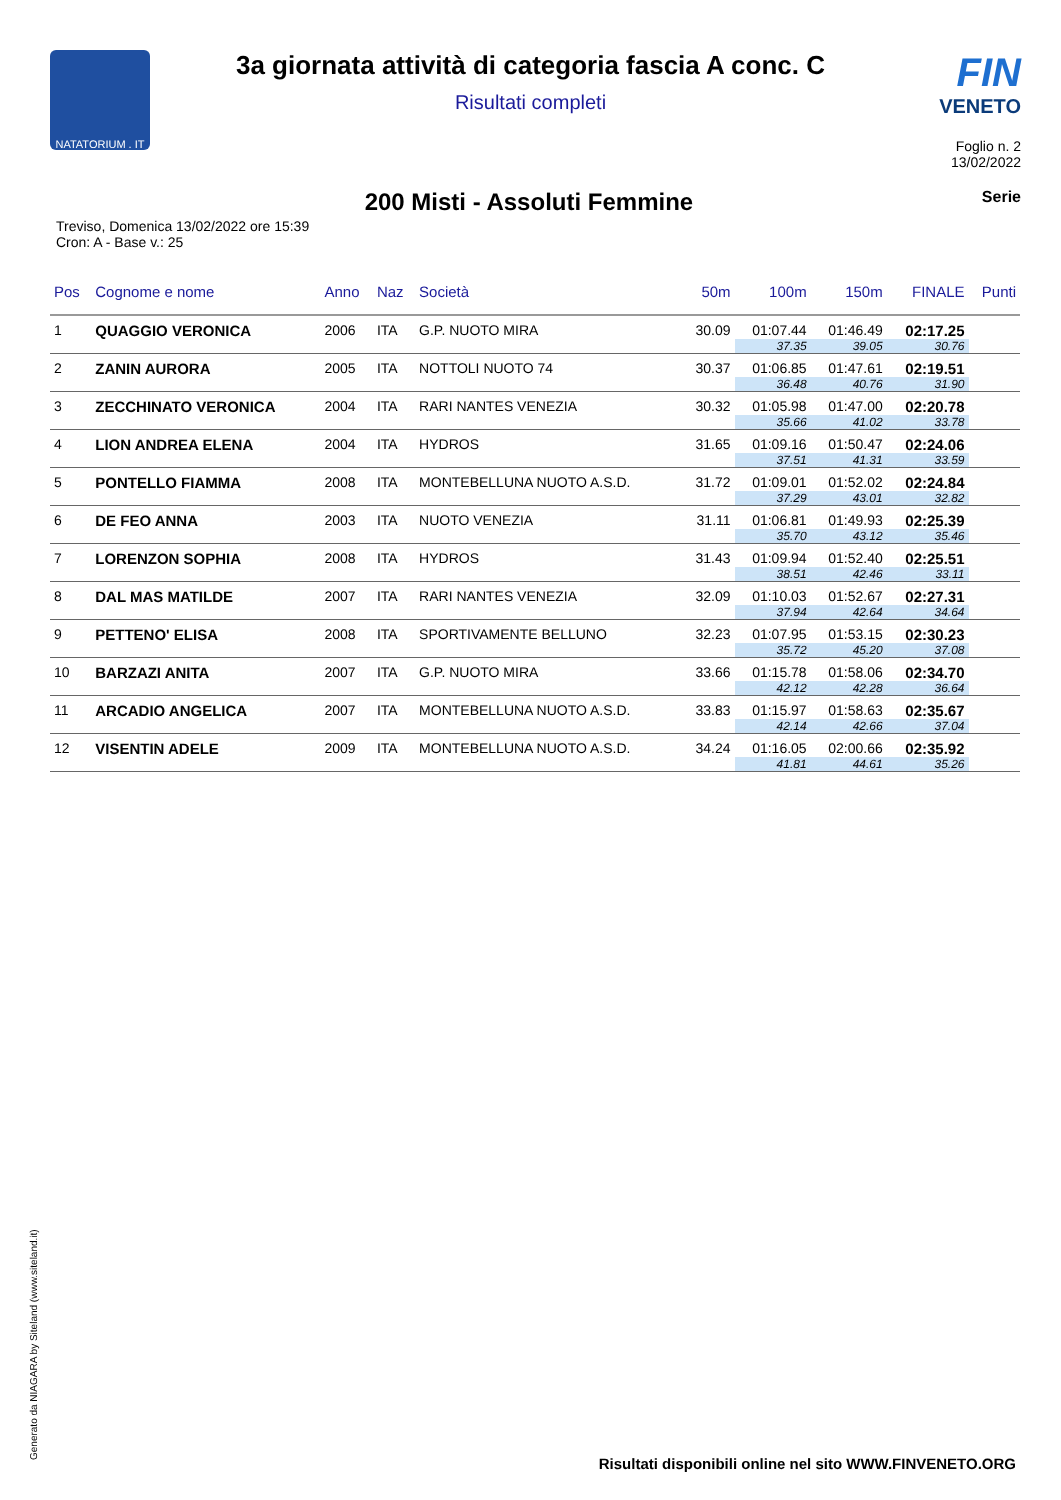NATATORIUM . IT
3a giornata attività di categoria fascia A conc. C
Risultati completi
FIN
VENETO
Foglio n. 2
13/02/2022
Treviso, Domenica 13/02/2022 ore 15:39
Cron: A - Base v.: 25
200 Misti - Assoluti Femmine
Serie
| Pos | Cognome e nome | Anno | Naz | Società | 50m | 100m | 150m | FINALE | Punti |
| --- | --- | --- | --- | --- | --- | --- | --- | --- | --- |
| 1 | QUAGGIO VERONICA | 2006 | ITA | G.P. NUOTO MIRA | 30.09 | 01:07.44 | 01:46.49 | 02:17.25 | |
| | | | | | | 37.35 | 39.05 | 30.76 | |
| 2 | ZANIN AURORA | 2005 | ITA | NOTTOLI NUOTO 74 | 30.37 | 01:06.85 | 01:47.61 | 02:19.51 | |
| | | | | | | 36.48 | 40.76 | 31.90 | |
| 3 | ZECCHINATO VERONICA | 2004 | ITA | RARI NANTES VENEZIA | 30.32 | 01:05.98 | 01:47.00 | 02:20.78 | |
| | | | | | | 35.66 | 41.02 | 33.78 | |
| 4 | LION ANDREA ELENA | 2004 | ITA | HYDROS | 31.65 | 01:09.16 | 01:50.47 | 02:24.06 | |
| | | | | | | 37.51 | 41.31 | 33.59 | |
| 5 | PONTELLO FIAMMA | 2008 | ITA | MONTEBELLUNA NUOTO A.S.D. | 31.72 | 01:09.01 | 01:52.02 | 02:24.84 | |
| | | | | | | 37.29 | 43.01 | 32.82 | |
| 6 | DE FEO ANNA | 2003 | ITA | NUOTO VENEZIA | 31.11 | 01:06.81 | 01:49.93 | 02:25.39 | |
| | | | | | | 35.70 | 43.12 | 35.46 | |
| 7 | LORENZON SOPHIA | 2008 | ITA | HYDROS | 31.43 | 01:09.94 | 01:52.40 | 02:25.51 | |
| | | | | | | 38.51 | 42.46 | 33.11 | |
| 8 | DAL MAS MATILDE | 2007 | ITA | RARI NANTES VENEZIA | 32.09 | 01:10.03 | 01:52.67 | 02:27.31 | |
| | | | | | | 37.94 | 42.64 | 34.64 | |
| 9 | PETTENO' ELISA | 2008 | ITA | SPORTIVAMENTE BELLUNO | 32.23 | 01:07.95 | 01:53.15 | 02:30.23 | |
| | | | | | | 35.72 | 45.20 | 37.08 | |
| 10 | BARZAZI ANITA | 2007 | ITA | G.P. NUOTO MIRA | 33.66 | 01:15.78 | 01:58.06 | 02:34.70 | |
| | | | | | | 42.12 | 42.28 | 36.64 | |
| 11 | ARCADIO ANGELICA | 2007 | ITA | MONTEBELLUNA NUOTO A.S.D. | 33.83 | 01:15.97 | 01:58.63 | 02:35.67 | |
| | | | | | | 42.14 | 42.66 | 37.04 | |
| 12 | VISENTIN ADELE | 2009 | ITA | MONTEBELLUNA NUOTO A.S.D. | 34.24 | 01:16.05 | 02:00.66 | 02:35.92 | |
| | | | | | | 41.81 | 44.61 | 35.26 | |
Generato da NIAGARA by Siteland (www.siteland.it)
Risultati disponibili online nel sito WWW.FINVENETO.ORG